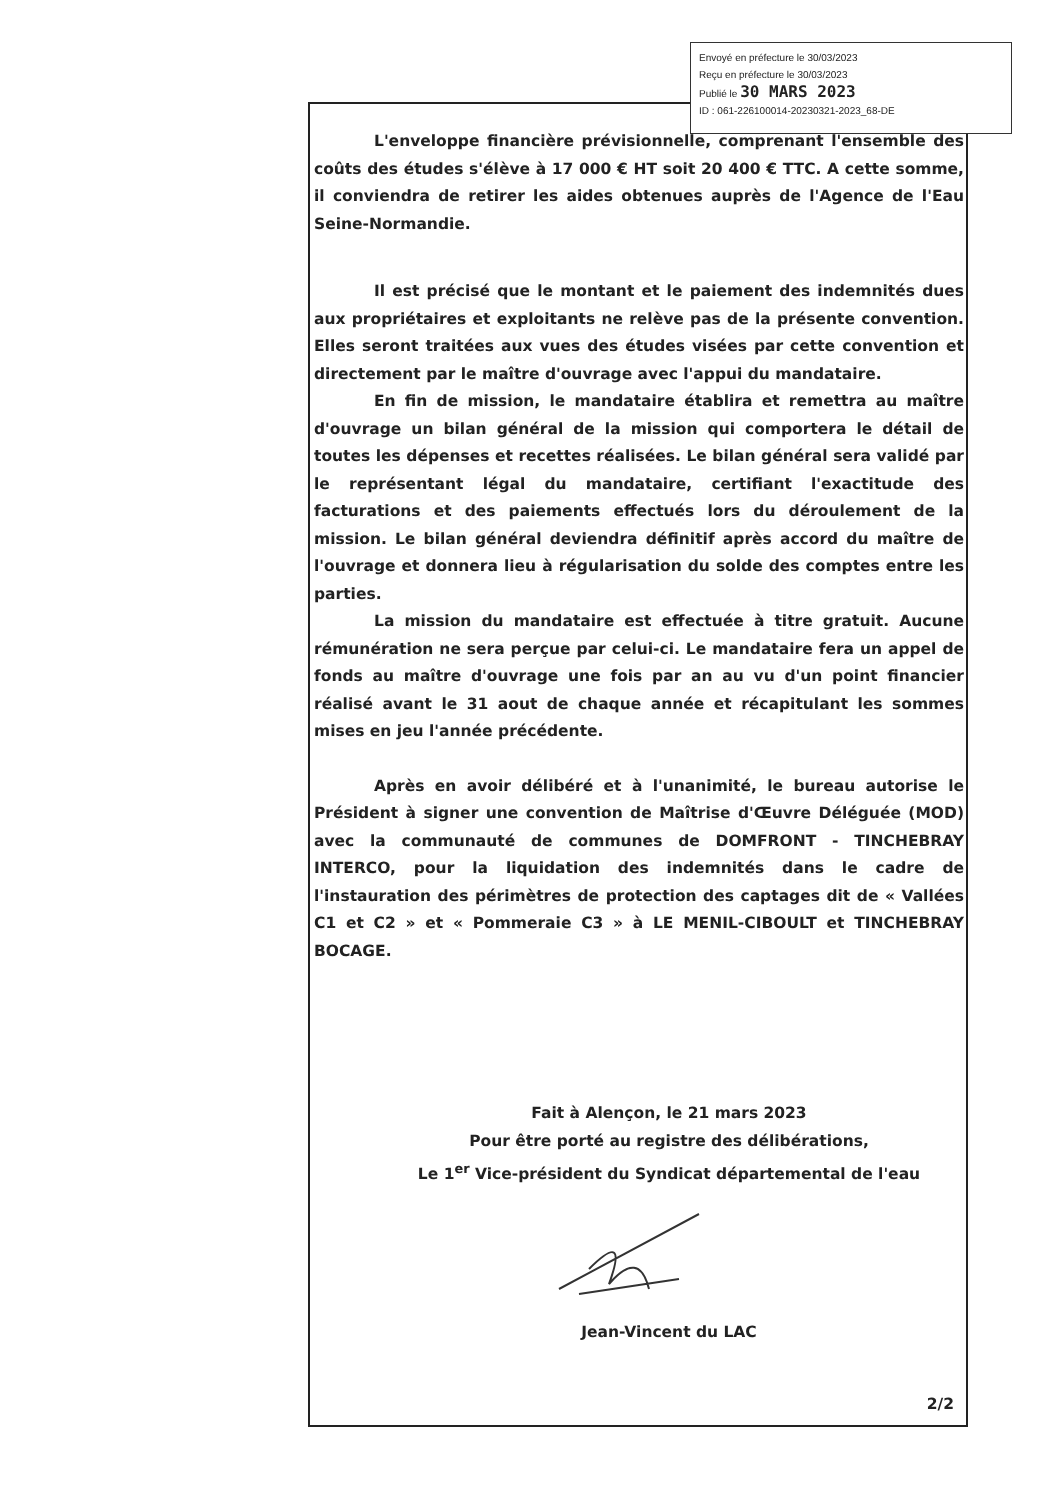Envoyé en préfecture le 30/03/2023
Reçu en préfecture le 30/03/2023
Publié le 30 MARS 2023
ID : 061-226100014-20230321-2023_68-DE
L'enveloppe financière prévisionnelle, comprenant l'ensemble des coûts des études s'élève à 17 000 € HT soit 20 400 € TTC. A cette somme, il conviendra de retirer les aides obtenues auprès de l'Agence de l'Eau Seine-Normandie.
Il est précisé que le montant et le paiement des indemnités dues aux propriétaires et exploitants ne relève pas de la présente convention. Elles seront traitées aux vues des études visées par cette convention et directement par le maître d'ouvrage avec l'appui du mandataire.
En fin de mission, le mandataire établira et remettra au maître d'ouvrage un bilan général de la mission qui comportera le détail de toutes les dépenses et recettes réalisées. Le bilan général sera validé par le représentant légal du mandataire, certifiant l'exactitude des facturations et des paiements effectués lors du déroulement de la mission. Le bilan général deviendra définitif après accord du maître de l'ouvrage et donnera lieu à régularisation du solde des comptes entre les parties.
La mission du mandataire est effectuée à titre gratuit. Aucune rémunération ne sera perçue par celui-ci. Le mandataire fera un appel de fonds au maître d'ouvrage une fois par an au vu d'un point financier réalisé avant le 31 aout de chaque année et récapitulant les sommes mises en jeu l'année précédente.
Après en avoir délibéré et à l'unanimité, le bureau autorise le Président à signer une convention de Maîtrise d'Œuvre Déléguée (MOD) avec la communauté de communes de DOMFRONT - TINCHEBRAY INTERCO, pour la liquidation des indemnités dans le cadre de l'instauration des périmètres de protection des captages dit de « Vallées C1 et C2 » et « Pommeraie C3 » à LE MENIL-CIBOULT et TINCHEBRAY BOCAGE.
Fait à Alençon, le 21 mars 2023
Pour être porté au registre des délibérations,
Le 1<sup>er</sup> Vice-président du Syndicat départemental de l'eau
Jean-Vincent du LAC
2/2